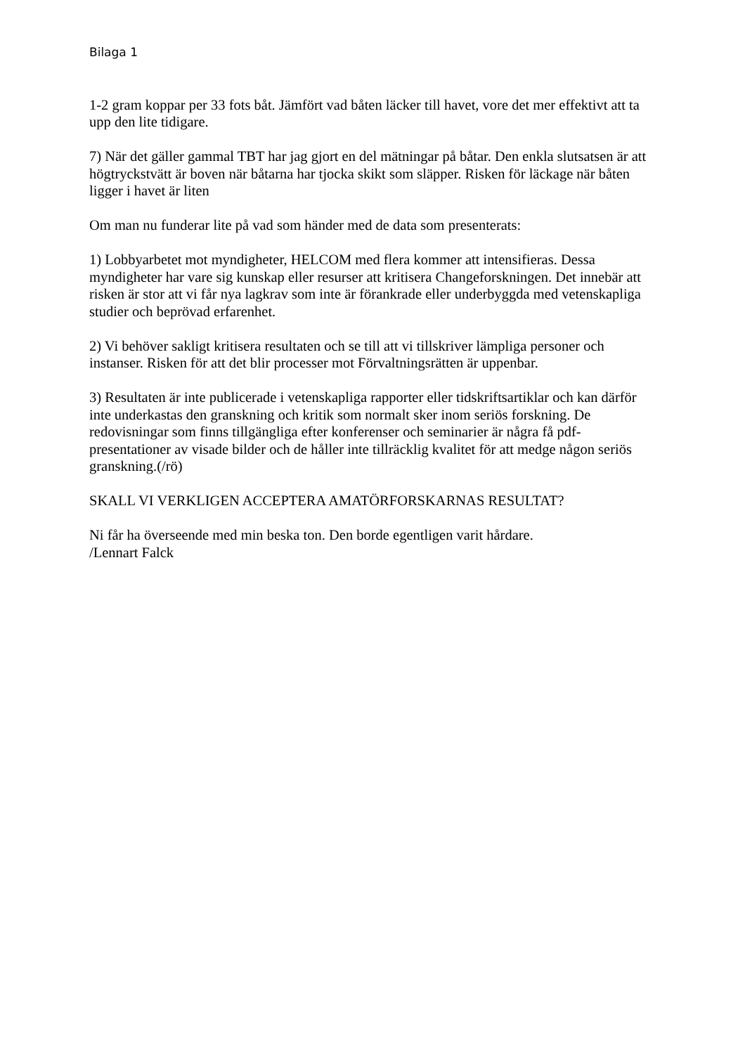Bilaga 1
1-2 gram koppar per 33 fots båt. Jämfört vad båten läcker till havet, vore det mer effektivt att ta upp den lite tidigare.
7) När det gäller gammal TBT har jag gjort en del mätningar på båtar. Den enkla slutsatsen är att högtryckstvätt är boven när båtarna har tjocka skikt som släpper. Risken för läckage när båten ligger i havet är liten
Om man nu funderar lite på vad som händer med de data som presenterats:
1) Lobbyarbetet mot myndigheter, HELCOM med flera kommer att intensifieras. Dessa myndigheter har vare sig kunskap eller resurser att kritisera Changeforskningen. Det innebär att risken är stor att vi får nya lagkrav som inte är förankrade eller underbyggda med vetenskapliga studier och beprövad erfarenhet.
2) Vi behöver sakligt kritisera resultaten och se till att vi tillskriver lämpliga personer och instanser. Risken för att det blir processer mot Förvaltningsrätten är uppenbar.
3) Resultaten är inte publicerade i vetenskapliga rapporter eller tidskriftsartiklar och kan därför inte underkastas den granskning och kritik som normalt sker inom seriös forskning. De redovisningar som finns tillgängliga efter konferenser och seminarier är några få pdf-presentationer av visade bilder och de håller inte tillräcklig kvalitet för att medge någon seriös granskning.(/rö)
SKALL VI VERKLIGEN ACCEPTERA AMATÖRFORSKARNAS RESULTAT?
Ni får ha överseende med min beska ton. Den borde egentligen varit hårdare.
/Lennart Falck